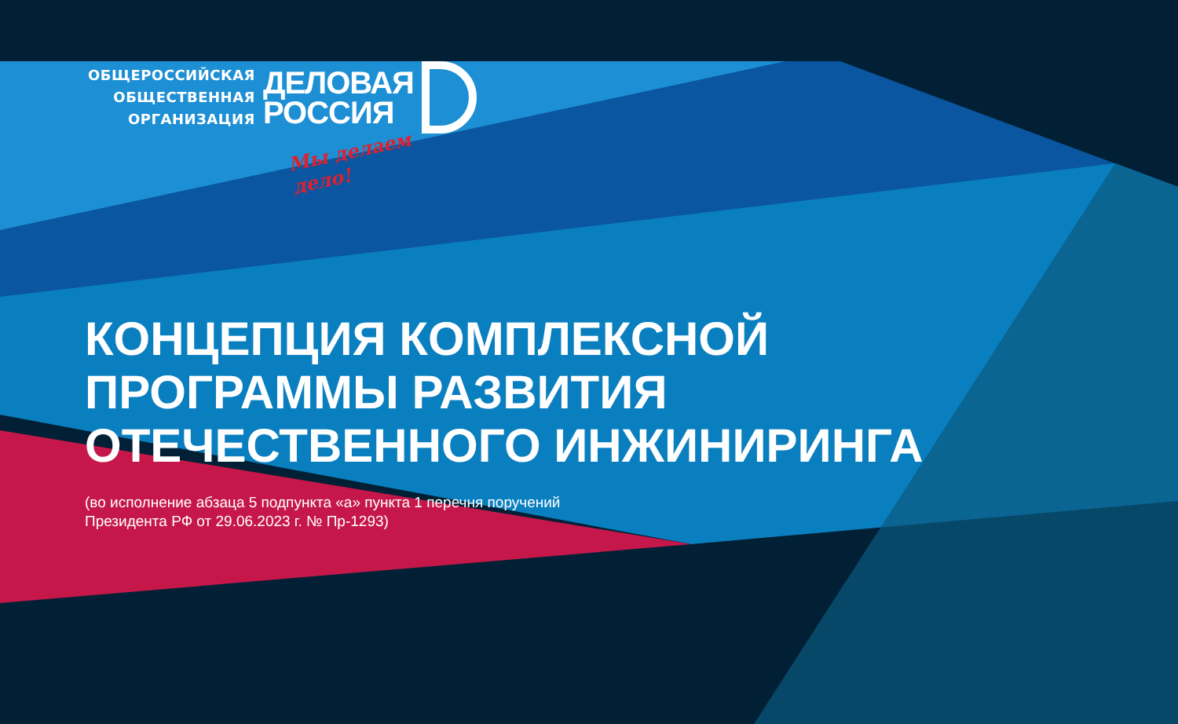ОБЩЕРОССИЙСКАЯ
ОБЩЕСТВЕННАЯ
ОРГАНИЗАЦИЯ
ДЕЛОВАЯ
РОССИЯ
Мы делаем дело!
КОНЦЕПЦИЯ КОМПЛЕКСНОЙ
ПРОГРАММЫ РАЗВИТИЯ
ОТЕЧЕСТВЕННОГО ИНЖИНИРИНГА
(во исполнение абзаца 5 подпункта «а» пункта 1 перечня поручений
Президента РФ от 29.06.2023 г. № Пр-1293)